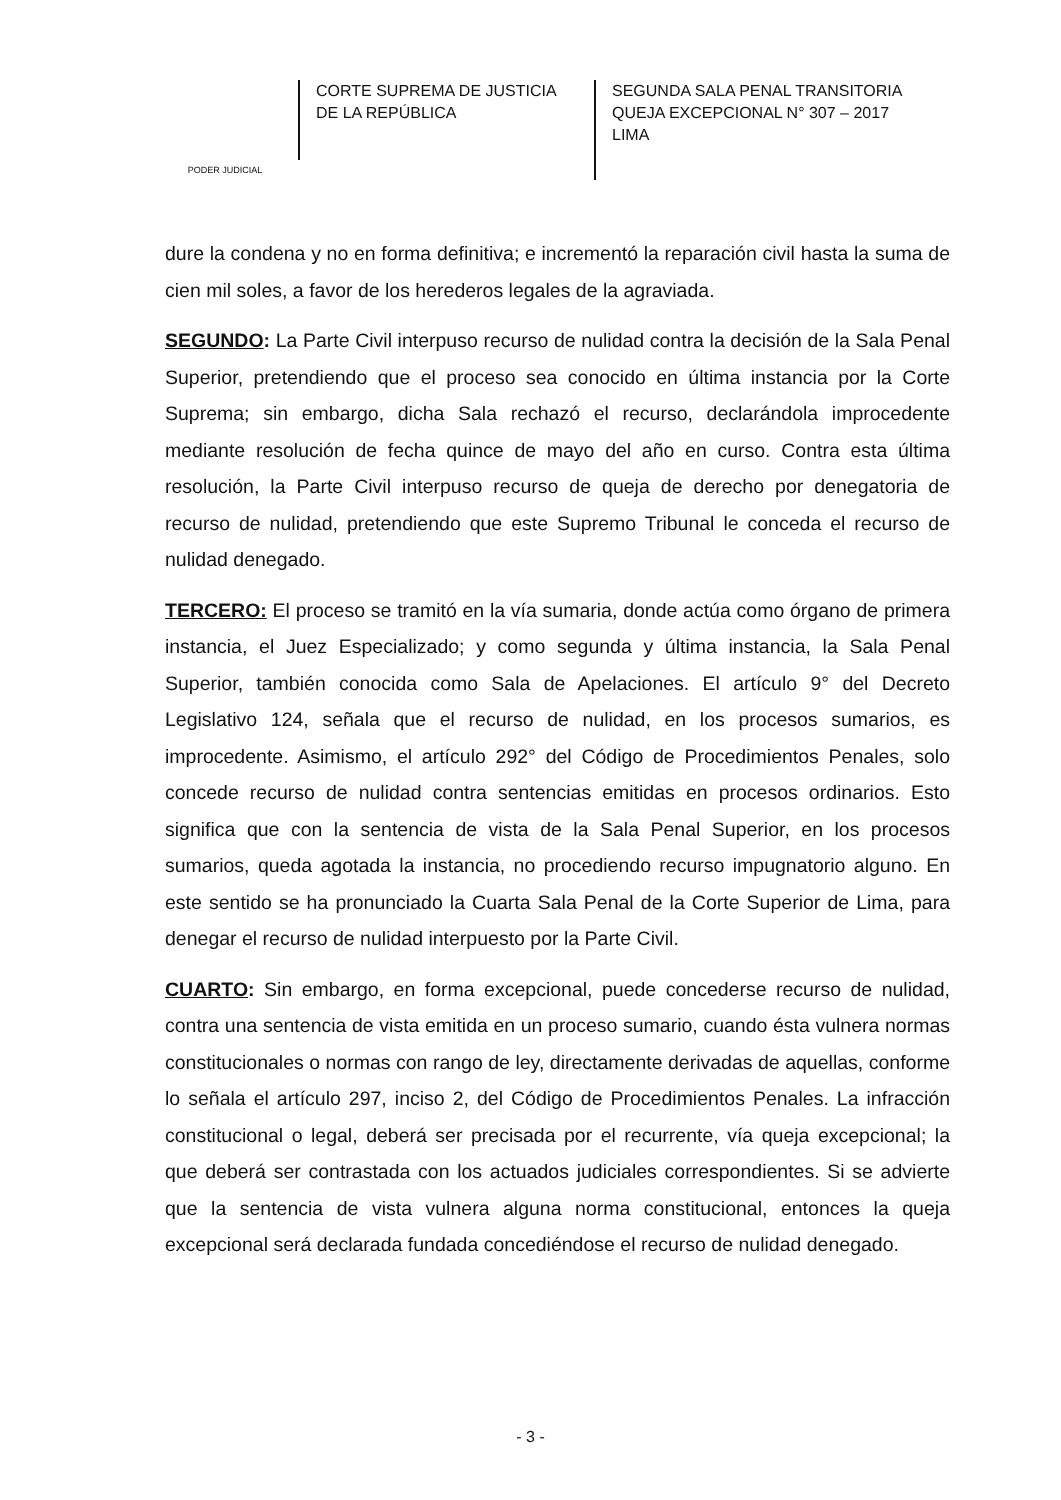PODER JUDICIAL
CORTE SUPREMA DE JUSTICIA
DE LA REPÚBLICA
SEGUNDA SALA PENAL TRANSITORIA
QUEJA EXCEPCIONAL N° 307 – 2017
LIMA
dure la condena y no en forma definitiva; e incrementó la reparación civil hasta la suma de cien mil soles, a favor de los herederos legales de la agraviada.
SEGUNDO: La Parte Civil interpuso recurso de nulidad contra la decisión de la Sala Penal Superior, pretendiendo que el proceso sea conocido en última instancia por la Corte Suprema; sin embargo, dicha Sala rechazó el recurso, declarándola improcedente mediante resolución de fecha quince de mayo del año en curso. Contra esta última resolución, la Parte Civil interpuso recurso de queja de derecho por denegatoria de recurso de nulidad, pretendiendo que este Supremo Tribunal le conceda el recurso de nulidad denegado.
TERCERO: El proceso se tramitó en la vía sumaria, donde actúa como órgano de primera instancia, el Juez Especializado; y como segunda y última instancia, la Sala Penal Superior, también conocida como Sala de Apelaciones. El artículo 9° del Decreto Legislativo 124, señala que el recurso de nulidad, en los procesos sumarios, es improcedente. Asimismo, el artículo 292° del Código de Procedimientos Penales, solo concede recurso de nulidad contra sentencias emitidas en procesos ordinarios. Esto significa que con la sentencia de vista de la Sala Penal Superior, en los procesos sumarios, queda agotada la instancia, no procediendo recurso impugnatorio alguno. En este sentido se ha pronunciado la Cuarta Sala Penal de la Corte Superior de Lima, para denegar el recurso de nulidad interpuesto por la Parte Civil.
CUARTO: Sin embargo, en forma excepcional, puede concederse recurso de nulidad, contra una sentencia de vista emitida en un proceso sumario, cuando ésta vulnera normas constitucionales o normas con rango de ley, directamente derivadas de aquellas, conforme lo señala el artículo 297, inciso 2, del Código de Procedimientos Penales. La infracción constitucional o legal, deberá ser precisada por el recurrente, vía queja excepcional; la que deberá ser contrastada con los actuados judiciales correspondientes. Si se advierte que la sentencia de vista vulnera alguna norma constitucional, entonces la queja excepcional será declarada fundada concediéndose el recurso de nulidad denegado.
- 3 -